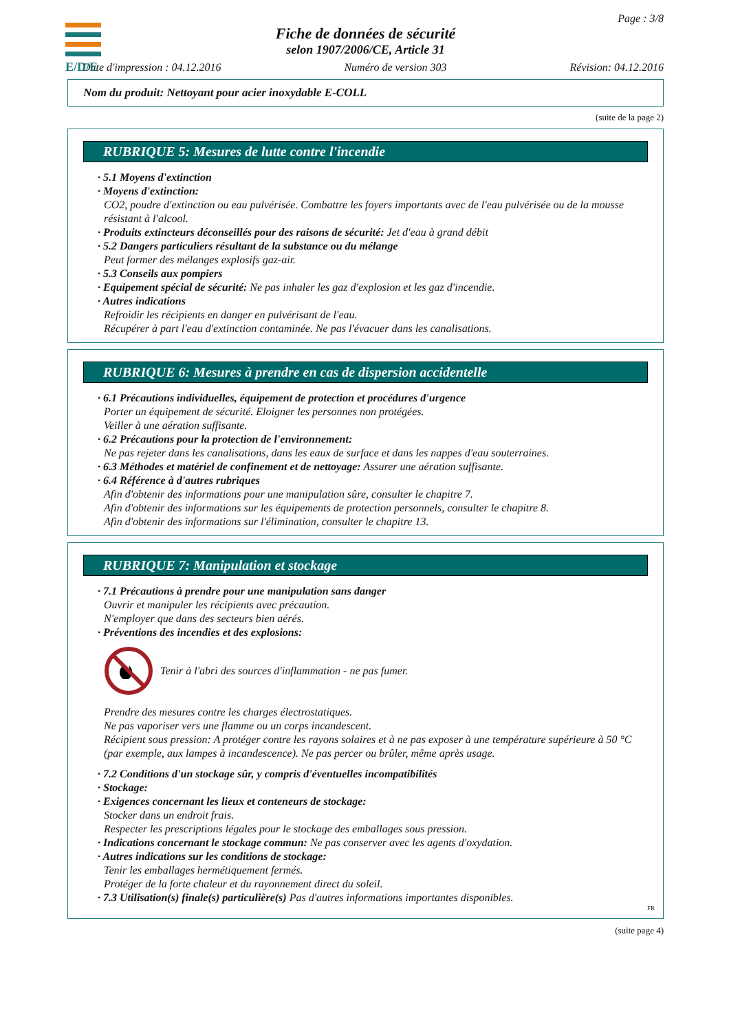E/D/E
Page : 3/8
Fiche de données de sécurité
selon 1907/2006/CE, Article 31
Date d'impression : 04.12.2016 Numéro de version 303 Révision: 04.12.2016
Nom du produit: Nettoyant pour acier inoxydable E-COLL
(suite de la page 2)
RUBRIQUE 5: Mesures de lutte contre l'incendie
· 5.1 Moyens d'extinction
· Moyens d'extinction:
CO2, poudre d'extinction ou eau pulvérisée. Combattre les foyers importants avec de l'eau pulvérisée ou de la mousse résistant à l'alcool.
· Produits extincteurs déconseillés pour des raisons de sécurité: Jet d'eau à grand débit
· 5.2 Dangers particuliers résultant de la substance ou du mélange
Peut former des mélanges explosifs gaz-air.
· 5.3 Conseils aux pompiers
· Equipement spécial de sécurité: Ne pas inhaler les gaz d'explosion et les gaz d'incendie.
· Autres indications
Refroidir les récipients en danger en pulvérisant de l'eau.
Récupérer à part l'eau d'extinction contaminée. Ne pas l'évacuer dans les canalisations.
RUBRIQUE 6: Mesures à prendre en cas de dispersion accidentelle
· 6.1 Précautions individuelles, équipement de protection et procédures d'urgence
Porter un équipement de sécurité. Eloigner les personnes non protégées.
Veiller à une aération suffisante.
· 6.2 Précautions pour la protection de l'environnement:
Ne pas rejeter dans les canalisations, dans les eaux de surface et dans les nappes d'eau souterraines.
· 6.3 Méthodes et matériel de confinement et de nettoyage: Assurer une aération suffisante.
· 6.4 Référence à d'autres rubriques
Afin d'obtenir des informations pour une manipulation sûre, consulter le chapitre 7.
Afin d'obtenir des informations sur les équipements de protection personnels, consulter le chapitre 8.
Afin d'obtenir des informations sur l'élimination, consulter le chapitre 13.
RUBRIQUE 7: Manipulation et stockage
· 7.1 Précautions à prendre pour une manipulation sans danger
Ouvrir et manipuler les récipients avec précaution.
N'employer que dans des secteurs bien aérés.
· Préventions des incendies et des explosions:
Tenir à l'abri des sources d'inflammation - ne pas fumer.
Prendre des mesures contre les charges électrostatiques.
Ne pas vaporiser vers une flamme ou un corps incandescent.
Récipient sous pression: A protéger contre les rayons solaires et à ne pas exposer à une température supérieure à 50 °C (par exemple, aux lampes à incandescence). Ne pas percer ou brûler, même après usage.
· 7.2 Conditions d'un stockage sûr, y compris d'éventuelles incompatibilités
· Stockage:
· Exigences concernant les lieux et conteneurs de stockage:
Stocker dans un endroit frais.
Respecter les prescriptions légales pour le stockage des emballages sous pression.
· Indications concernant le stockage commun: Ne pas conserver avec les agents d'oxydation.
· Autres indications sur les conditions de stockage:
Tenir les emballages hermétiquement fermés.
Protéger de la forte chaleur et du rayonnement direct du soleil.
· 7.3 Utilisation(s) finale(s) particulière(s) Pas d'autres informations importantes disponibles.
FR
(suite page 4)